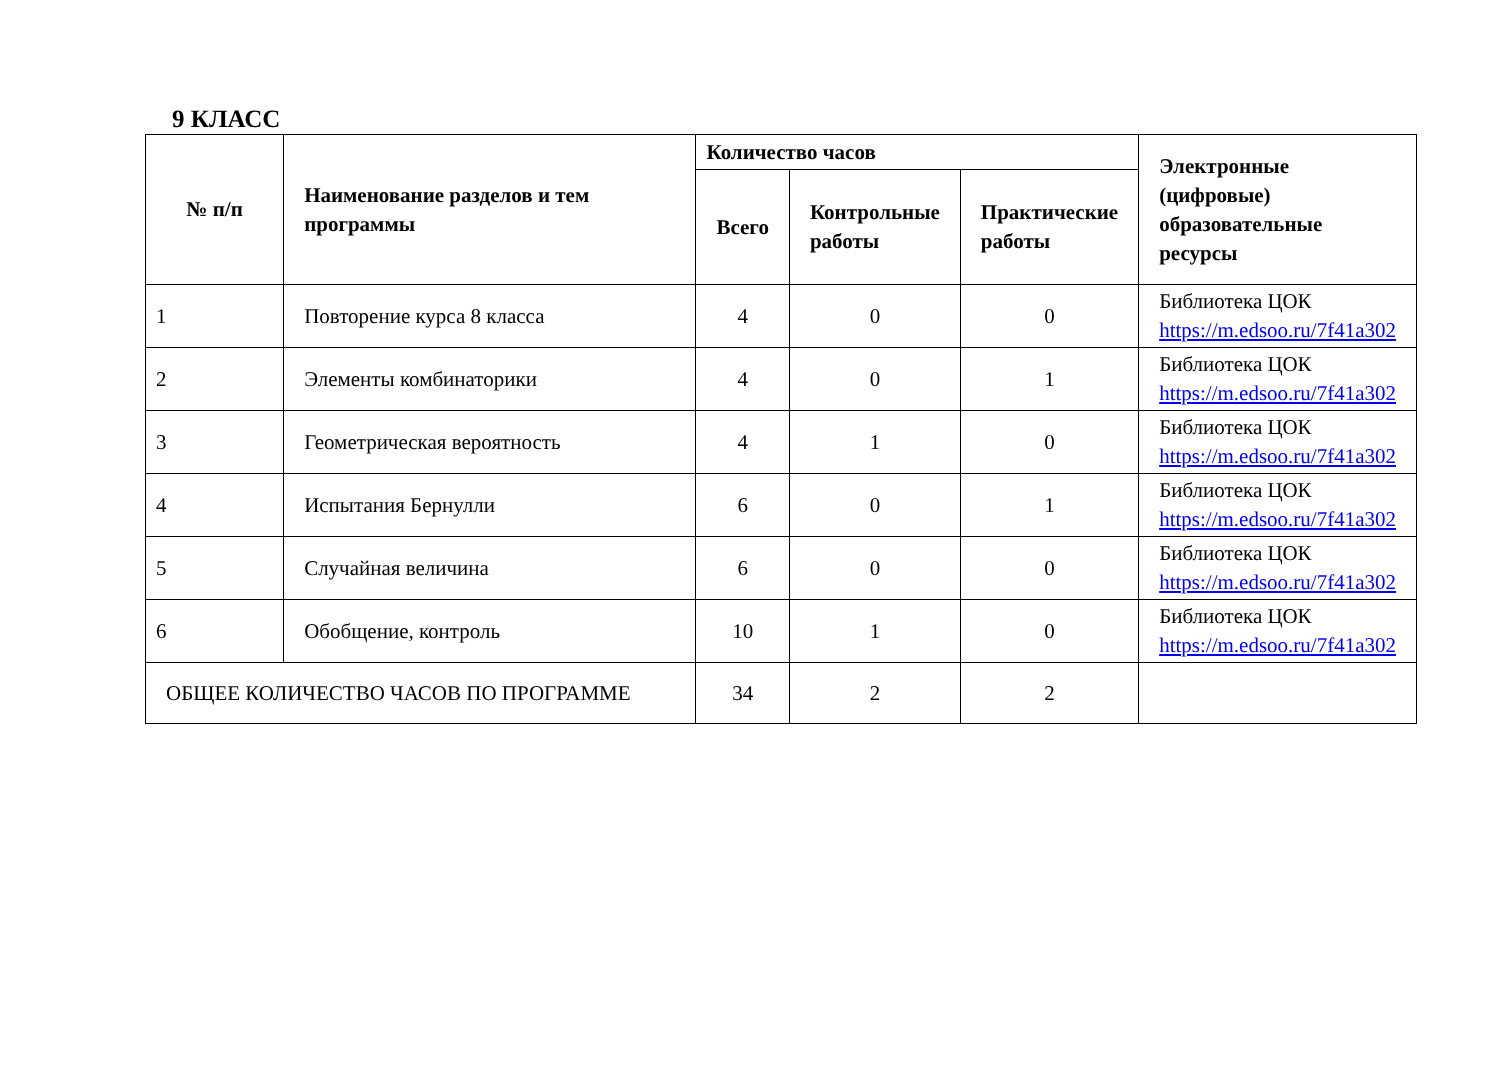9 КЛАСС
| № п/п | Наименование разделов и тем программы | Количество часов | | | Электронные (цифровые) образовательные ресурсы |
| --- | --- | --- | --- | --- | --- |
| | | Всего | Контрольные работы | Практические работы | |
| 1 | Повторение курса 8 класса | 4 | 0 | 0 | Библиотека ЦОК https://m.edsoo.ru/7f41a302 |
| 2 | Элементы комбинаторики | 4 | 0 | 1 | Библиотека ЦОК https://m.edsoo.ru/7f41a302 |
| 3 | Геометрическая вероятность | 4 | 1 | 0 | Библиотека ЦОК https://m.edsoo.ru/7f41a302 |
| 4 | Испытания Бернулли | 6 | 0 | 1 | Библиотека ЦОК https://m.edsoo.ru/7f41a302 |
| 5 | Случайная величина | 6 | 0 | 0 | Библиотека ЦОК https://m.edsoo.ru/7f41a302 |
| 6 | Обобщение, контроль | 10 | 1 | 0 | Библиотека ЦОК https://m.edsoo.ru/7f41a302 |
| ОБЩЕЕ КОЛИЧЕСТВО ЧАСОВ ПО ПРОГРАММЕ | | 34 | 2 | 2 | |